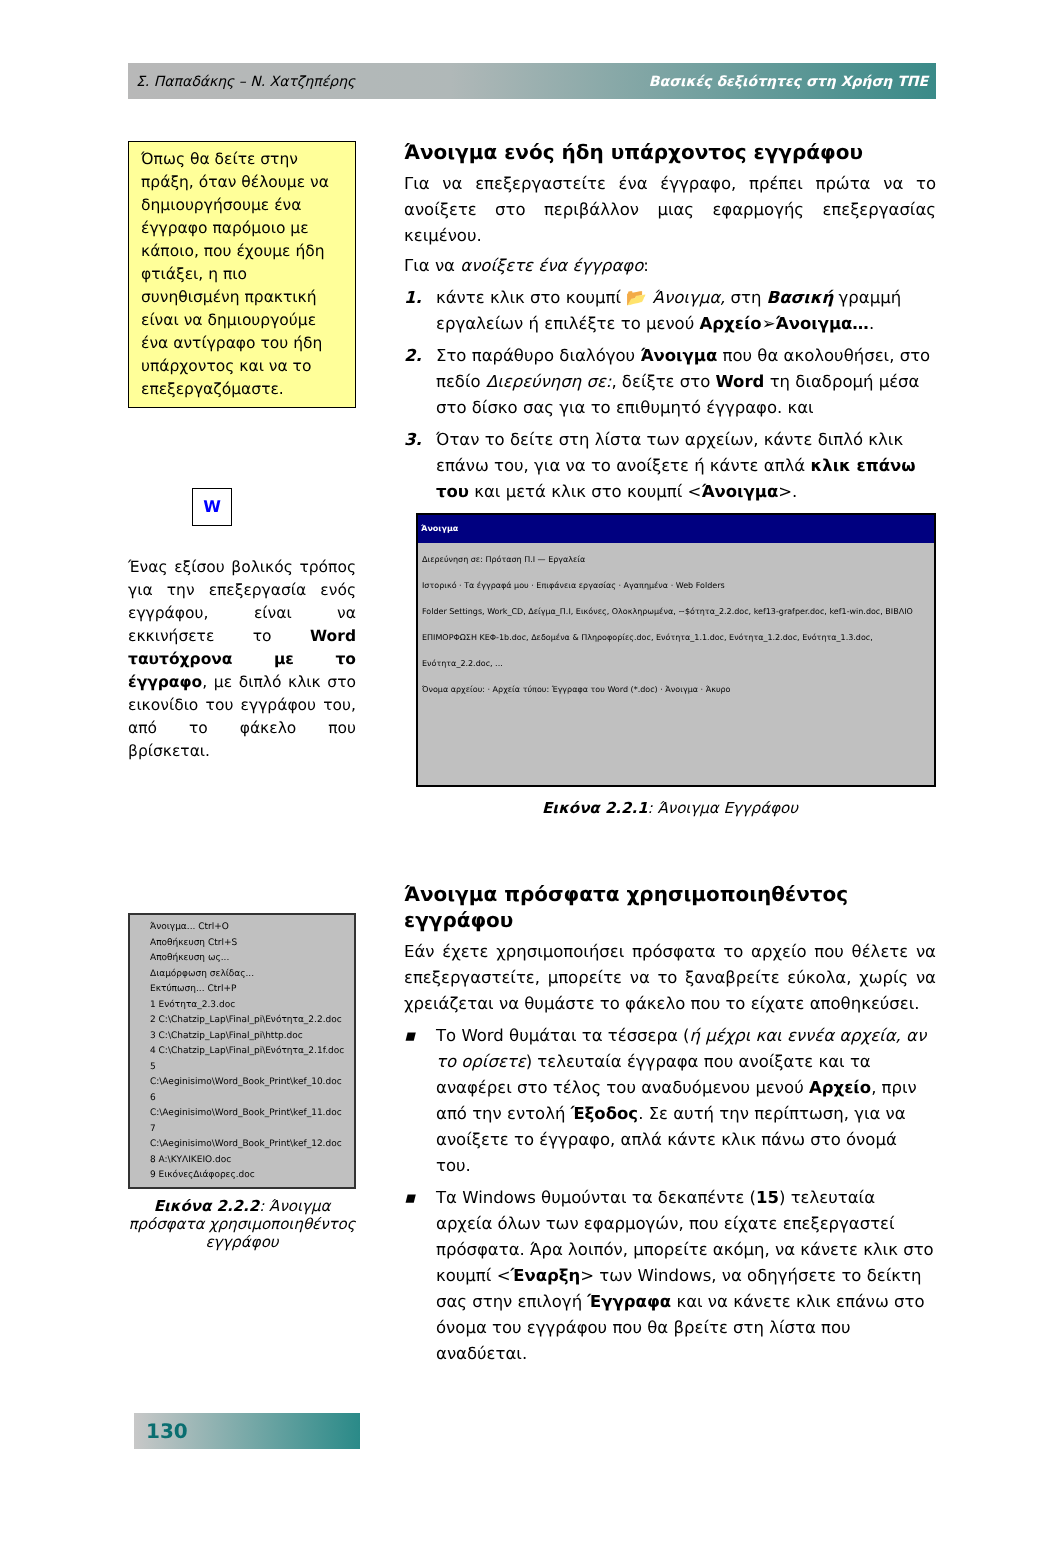Σ. Παπαδάκης – Ν. Χατζηπέρης Βασικές δεξιότητες στη Χρήση ΤΠΕ
Όπως θα δείτε στην πράξη, όταν θέλουμε να δημιουργήσουμε ένα έγγραφο παρόμοιο με κάποιο, που έχουμε ήδη φτιάξει, η πιο συνηθισμένη πρακτική είναι να δημιουργούμε ένα αντίγραφο του ήδη υπάρχοντος και να το επεξεργαζόμαστε.
W
Ένας εξίσου βολικός τρόπος για την επεξεργασία ενός εγγράφου, είναι να εκκινήσετε το Word ταυτόχρονα με το έγγραφο, με διπλό κλικ στο εικονίδιο του εγγράφου του, από το φάκελο που βρίσκεται.
Άνοιγμα... Ctrl+O
Αποθήκευση Ctrl+S
Αποθήκευση ως...
Διαμόρφωση σελίδας...
Εκτύπωση... Ctrl+P
1 Ενότητα_2.3.doc
2 C:\Chatzip_Lap\Final_pi\Ενότητα_2.2.doc
3 C:\Chatzip_Lap\Final_pi\http.doc
4 C:\Chatzip_Lap\Final_pi\Ενότητα_2.1f.doc
5 C:\Aeginisimo\Word_Book_Print\kef_10.doc
6 C:\Aeginisimo\Word_Book_Print\kef_11.doc
7 C:\Aeginisimo\Word_Book_Print\kef_12.doc
8 A:\ΚΥΛΙΚΕΙΟ.doc
9 ΕικόνεςΔιάφορες.doc
Εικόνα 2.2.2: Άνοιγμα πρόσφατα χρησιμοποιηθέντος εγγράφου
Άνοιγμα ενός ήδη υπάρχοντος εγγράφου
Για να επεξεργαστείτε ένα έγγραφο, πρέπει πρώτα να το ανοίξετε στο περιβάλλον μιας εφαρμογής επεξεργασίας κειμένου.
Για να ανοίξετε ένα έγγραφο:
1. κάντε κλικ στο κουμπί 📂 Άνοιγμα, στη Βασική γραμμή εργαλείων ή επιλέξτε το μενού Αρχείο➢Άνοιγμα….
2. Στο παράθυρο διαλόγου Άνοιγμα που θα ακολουθήσει, στο πεδίο Διερεύνηση σε:, δείξτε στο Word τη διαδρομή μέσα στο δίσκο σας για το επιθυμητό έγγραφο. και
3. Όταν το δείτε στη λίστα των αρχείων, κάντε διπλό κλικ επάνω του, για να το ανοίξετε ή κάντε απλά κλικ επάνω του και μετά κλικ στο κουμπί <Άνοιγμα>.
Άνοιγμα
Διερεύνηση σε: Πρόταση Π.Ι — Εργαλεία
Ιστορικό · Τα έγγραφά μου · Επιφάνεια εργασίας · Αγαπημένα · Web Folders
Folder Settings, Work_CD, Δείγμα_Π.Ι, Εικόνες, Ολοκληρωμένα, ~$ότητα_2.2.doc, kef13-grafper.doc, kef1-win.doc, ΒΙΒΛΙΟ ΕΠΙΜΟΡΦΩΣΗ ΚΕΦ-1b.doc, Δεδομένα & Πληροφορίες.doc, Ενότητα_1.1.doc, Ενότητα_1.2.doc, Ενότητα_1.3.doc, Ενότητα_2.2.doc, ...
Όνομα αρχείου: · Αρχεία τύπου: Έγγραφα του Word (*.doc) · Άνοιγμα · Άκυρο
Εικόνα 2.2.1: Άνοιγμα Εγγράφου
Άνοιγμα πρόσφατα χρησιμοποιηθέντος εγγράφου
Εάν έχετε χρησιμοποιήσει πρόσφατα το αρχείο που θέλετε να επεξεργαστείτε, μπορείτε να το ξαναβρείτε εύκολα, χωρίς να χρειάζεται να θυμάστε το φάκελο που το είχατε αποθηκεύσει.
▪ Το Word θυμάται τα τέσσερα (ή μέχρι και εννέα αρχεία, αν το ορίσετε) τελευταία έγγραφα που ανοίξατε και τα αναφέρει στο τέλος του αναδυόμενου μενού Αρχείο, πριν από την εντολή Έξοδος. Σε αυτή την περίπτωση, για να ανοίξετε το έγγραφο, απλά κάντε κλικ πάνω στο όνομά του.
▪ Τα Windows θυμούνται τα δεκαπέντε (15) τελευταία αρχεία όλων των εφαρμογών, που είχατε επεξεργαστεί πρόσφατα. Άρα λοιπόν, μπορείτε ακόμη, να κάνετε κλικ στο κουμπί <Έναρξη> των Windows, να οδηγήσετε το δείκτη σας στην επιλογή Έγγραφα και να κάνετε κλικ επάνω στο όνομα του εγγράφου που θα βρείτε στη λίστα που αναδύεται.
130